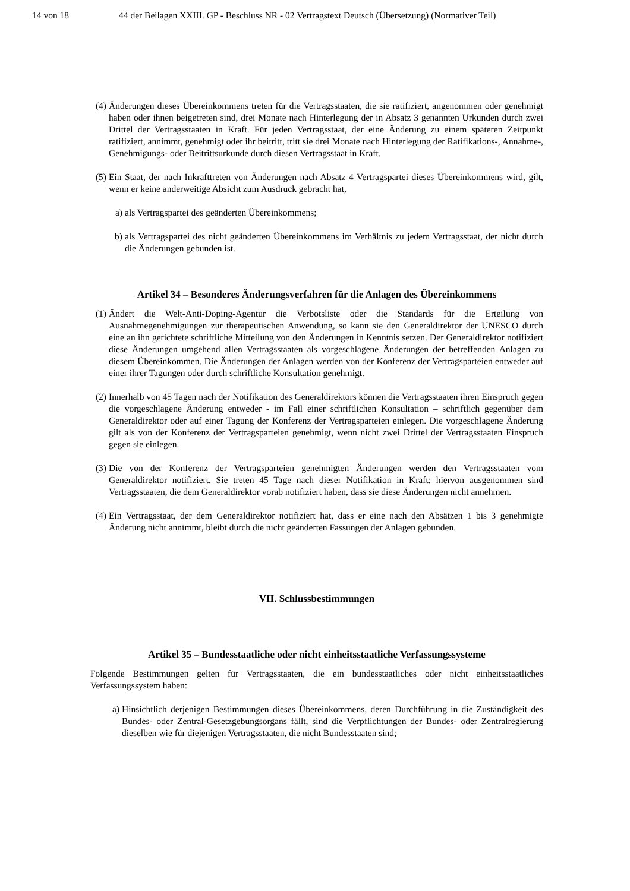14 von 18 44 der Beilagen XXIII. GP - Beschluss NR - 02 Vertragstext Deutsch (Übersetzung) (Normativer Teil)
(4)
Änderungen dieses Übereinkommens treten für die Vertragsstaaten, die sie ratifiziert, angenommen oder genehmigt haben oder ihnen beigetreten sind, drei Monate nach Hinterlegung der in Absatz 3 genannten Urkunden durch zwei Drittel der Vertragsstaaten in Kraft. Für jeden Vertragsstaat, der eine Änderung zu einem späteren Zeitpunkt ratifiziert, annimmt, genehmigt oder ihr beitritt, tritt sie drei Monate nach Hinterlegung der Ratifikations-, Annahme-, Genehmigungs- oder Beitrittsurkunde durch diesen Vertragsstaat in Kraft.
(5)
Ein Staat, der nach Inkrafttreten von Änderungen nach Absatz 4 Vertragspartei dieses Übereinkommens wird, gilt, wenn er keine anderweitige Absicht zum Ausdruck gebracht hat,
a) als Vertragspartei des geänderten Übereinkommens;
b) als Vertragspartei des nicht geänderten Übereinkommens im Verhältnis zu jedem Vertragsstaat, der nicht durch die Änderungen gebunden ist.
Artikel 34 – Besonderes Änderungsverfahren für die Anlagen des Übereinkommens
(1)
Ändert die Welt-Anti-Doping-Agentur die Verbotsliste oder die Standards für die Erteilung von Ausnahmegenehmigungen zur therapeutischen Anwendung, so kann sie den Generaldirektor der UNESCO durch eine an ihn gerichtete schriftliche Mitteilung von den Änderungen in Kenntnis setzen. Der Generaldirektor notifiziert diese Änderungen umgehend allen Vertragsstaaten als vorgeschlagene Änderungen der betreffenden Anlagen zu diesem Übereinkommen. Die Änderungen der Anlagen werden von der Konferenz der Vertragsparteien entweder auf einer ihrer Tagungen oder durch schriftliche Konsultation genehmigt.
(2)
Innerhalb von 45 Tagen nach der Notifikation des Generaldirektors können die Vertragsstaaten ihren Einspruch gegen die vorgeschlagene Änderung entweder - im Fall einer schriftlichen Konsultation – schriftlich gegenüber dem Generaldirektor oder auf einer Tagung der Konferenz der Vertragsparteien einlegen. Die vorgeschlagene Änderung gilt als von der Konferenz der Vertragsparteien genehmigt, wenn nicht zwei Drittel der Vertragsstaaten Einspruch gegen sie einlegen.
(3)
Die von der Konferenz der Vertragsparteien genehmigten Änderungen werden den Vertragsstaaten vom Generaldirektor notifiziert. Sie treten 45 Tage nach dieser Notifikation in Kraft; hiervon ausgenommen sind Vertragsstaaten, die dem Generaldirektor vorab notifiziert haben, dass sie diese Änderungen nicht annehmen.
(4)
Ein Vertragsstaat, der dem Generaldirektor notifiziert hat, dass er eine nach den Absätzen 1 bis 3 genehmigte Änderung nicht annimmt, bleibt durch die nicht geänderten Fassungen der Anlagen gebunden.
VII. Schlussbestimmungen
Artikel 35 – Bundesstaatliche oder nicht einheitsstaatliche Verfassungssysteme
Folgende Bestimmungen gelten für Vertragsstaaten, die ein bundesstaatliches oder nicht einheitsstaatliches Verfassungssystem haben:
a) Hinsichtlich derjenigen Bestimmungen dieses Übereinkommens, deren Durchführung in die Zuständigkeit des Bundes- oder Zentral-Gesetzgebungsorgans fällt, sind die Verpflichtungen der Bundes- oder Zentralregierung dieselben wie für diejenigen Vertragsstaaten, die nicht Bundesstaaten sind;